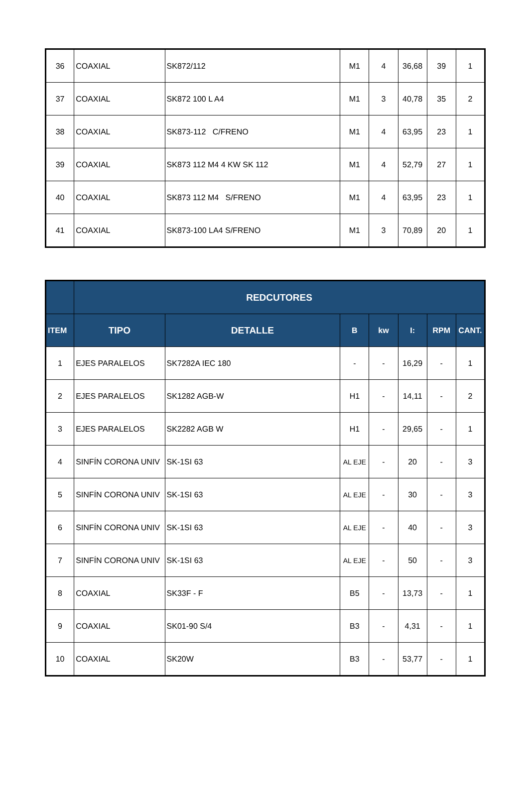| 36 | COAXIAL | SK872/112 | M1 | 4 | 36,68 | 39 | 1 |
| 37 | COAXIAL | SK872 100 L A4 | M1 | 3 | 40,78 | 35 | 2 |
| 38 | COAXIAL | SK873-112 C/FRENO | M1 | 4 | 63,95 | 23 | 1 |
| 39 | COAXIAL | SK873 112 M4 4 KW SK 112 | M1 | 4 | 52,79 | 27 | 1 |
| 40 | COAXIAL | SK873 112 M4 S/FRENO | M1 | 4 | 63,95 | 23 | 1 |
| 41 | COAXIAL | SK873-100 LA4 S/FRENO | M1 | 3 | 70,89 | 20 | 1 |
| | REDCUTORES | | | | | | |
| --- | --- | --- | --- | --- | --- | --- | --- |
| ITEM | TIPO | DETALLE | B | kw | I: | RPM | CANT. |
| 1 | EJES PARALELOS | SK7282A IEC 180 | - | - | 16,29 | - | 1 |
| 2 | EJES PARALELOS | SK1282 AGB-W | H1 | - | 14,11 | - | 2 |
| 3 | EJES PARALELOS | SK2282 AGB W | H1 | - | 29,65 | - | 1 |
| 4 | SINFÍN CORONA UNIV | SK-1SI 63 | AL EJE | - | 20 | - | 3 |
| 5 | SINFÍN CORONA UNIV | SK-1SI 63 | AL EJE | - | 30 | - | 3 |
| 6 | SINFÍN CORONA UNIV | SK-1SI 63 | AL EJE | - | 40 | - | 3 |
| 7 | SINFÍN CORONA UNIV | SK-1SI 63 | AL EJE | - | 50 | - | 3 |
| 8 | COAXIAL | SK33F - F | B5 | - | 13,73 | - | 1 |
| 9 | COAXIAL | SK01-90 S/4 | B3 | - | 4,31 | - | 1 |
| 10 | COAXIAL | SK20W | B3 | - | 53,77 | - | 1 |